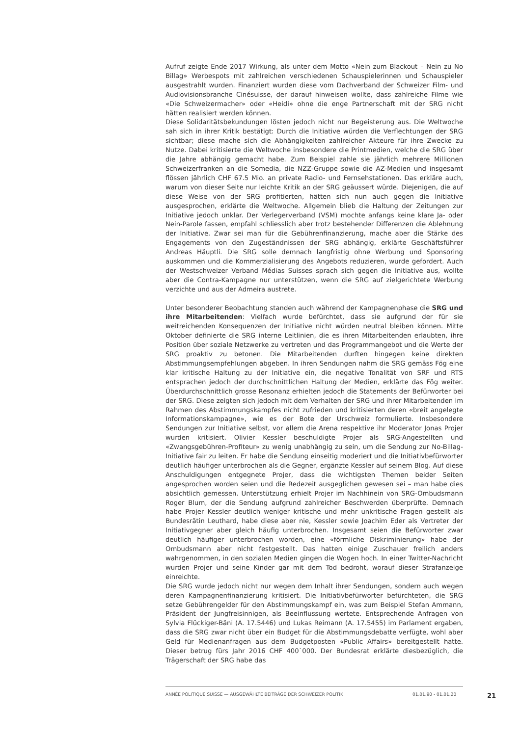Aufruf zeigte Ende 2017 Wirkung, als unter dem Motto «Nein zum Blackout – Nein zu No Billag» Werbespots mit zahlreichen verschiedenen Schauspielerinnen und Schauspieler ausgestrahlt wurden. Finanziert wurden diese vom Dachverband der Schweizer Film- und Audiovisionsbranche Cinésuisse, der darauf hinweisen wollte, dass zahlreiche Filme wie «Die Schweizermacher» oder «Heidi» ohne die enge Partnerschaft mit der SRG nicht hätten realisiert werden können.
Diese Solidaritätsbekundungen lösten jedoch nicht nur Begeisterung aus. Die Weltwoche sah sich in ihrer Kritik bestätigt: Durch die Initiative würden die Verflechtungen der SRG sichtbar; diese mache sich die Abhängigkeiten zahlreicher Akteure für ihre Zwecke zu Nutze. Dabei kritisierte die Weltwoche insbesondere die Printmedien, welche die SRG über die Jahre abhängig gemacht habe. Zum Beispiel zahle sie jährlich mehrere Millionen Schweizerfranken an die Somedia, die NZZ-Gruppe sowie die AZ-Medien und insgesamt flössen jährlich CHF 67.5 Mio. an private Radio- und Fernsehstationen. Das erkläre auch, warum von dieser Seite nur leichte Kritik an der SRG geäussert würde. Diejenigen, die auf diese Weise von der SRG profitierten, hätten sich nun auch gegen die Initiative ausgesprochen, erklärte die Weltwoche. Allgemein blieb die Haltung der Zeitungen zur Initiative jedoch unklar. Der Verlegerverband (VSM) mochte anfangs keine klare Ja- oder Nein-Parole fassen, empfahl schliesslich aber trotz bestehender Differenzen die Ablehnung der Initiative. Zwar sei man für die Gebührenfinanzierung, mache aber die Stärke des Engagements von den Zugeständnissen der SRG abhängig, erklärte Geschäftsführer Andreas Häuptli. Die SRG solle demnach langfristig ohne Werbung und Sponsoring auskommen und die Kommerzialisierung des Angebots reduzieren, wurde gefordert. Auch der Westschweizer Verband Médias Suisses sprach sich gegen die Initiative aus, wollte aber die Contra-Kampagne nur unterstützen, wenn die SRG auf zielgerichtete Werbung verzichte und aus der Admeira austrete.
Unter besonderer Beobachtung standen auch während der Kampagnenphase die SRG und ihre Mitarbeitenden: Vielfach wurde befürchtet, dass sie aufgrund der für sie weitreichenden Konsequenzen der Initiative nicht würden neutral bleiben können. Mitte Oktober definierte die SRG interne Leitlinien, die es ihren Mitarbeitenden erlaubten, ihre Position über soziale Netzwerke zu vertreten und das Programmangebot und die Werte der SRG proaktiv zu betonen. Die Mitarbeitenden durften hingegen keine direkten Abstimmungsempfehlungen abgeben. In ihren Sendungen nahm die SRG gemäss Fög eine klar kritische Haltung zu der Initiative ein, die negative Tonalität von SRF und RTS entsprachen jedoch der durchschnittlichen Haltung der Medien, erklärte das Fög weiter. Überdurchschnittlich grosse Resonanz erhielten jedoch die Statements der Befürworter bei der SRG. Diese zeigten sich jedoch mit dem Verhalten der SRG und ihrer Mitarbeitenden im Rahmen des Abstimmungskampfes nicht zufrieden und kritisierten deren «breit angelegte Informationskampagne», wie es der Bote der Urschweiz formulierte. Insbesondere Sendungen zur Initiative selbst, vor allem die Arena respektive ihr Moderator Jonas Projer wurden kritisiert. Olivier Kessler beschuldigte Projer als SRG-Angestellten und «Zwangsgebühren-Profiteur» zu wenig unabhängig zu sein, um die Sendung zur No-Billag-Initiative fair zu leiten. Er habe die Sendung einseitig moderiert und die Initiativbefürworter deutlich häufiger unterbrochen als die Gegner, ergänzte Kessler auf seinem Blog. Auf diese Anschuldigungen entgegnete Projer, dass die wichtigsten Themen beider Seiten angesprochen worden seien und die Redezeit ausgeglichen gewesen sei – man habe dies absichtlich gemessen. Unterstützung erhielt Projer im Nachhinein von SRG-Ombudsmann Roger Blum, der die Sendung aufgrund zahlreicher Beschwerden überprüfte. Demnach habe Projer Kessler deutlich weniger kritische und mehr unkritische Fragen gestellt als Bundesrätin Leuthard, habe diese aber nie, Kessler sowie Joachim Eder als Vertreter der Initiativgegner aber gleich häufig unterbrochen. Insgesamt seien die Befürworter zwar deutlich häufiger unterbrochen worden, eine «förmliche Diskriminierung» habe der Ombudsmann aber nicht festgestellt. Das hatten einige Zuschauer freilich anders wahrgenommen, in den sozialen Medien gingen die Wogen hoch. In einer Twitter-Nachricht wurden Projer und seine Kinder gar mit dem Tod bedroht, worauf dieser Strafanzeige einreichte.
Die SRG wurde jedoch nicht nur wegen dem Inhalt ihrer Sendungen, sondern auch wegen deren Kampagnenfinanzierung kritisiert. Die Initiativbefürworter befürchteten, die SRG setze Gebührengelder für den Abstimmungskampf ein, was zum Beispiel Stefan Ammann, Präsident der Jungfreisinnigen, als Beeinflussung wertete. Entsprechende Anfragen von Sylvia Flückiger-Bäni (A. 17.5446) und Lukas Reimann (A. 17.5455) im Parlament ergaben, dass die SRG zwar nicht über ein Budget für die Abstimmungsdebatte verfügte, wohl aber Geld für Medienanfragen aus dem Budgetposten «Public Affairs» bereitgestellt hatte. Dieser betrug fürs Jahr 2016 CHF 400`000. Der Bundesrat erklärte diesbezüglich, die Trägerschaft der SRG habe das
ANNÉE POLITIQUE SUISSE — AUSGEWÄHLTE BEITRÄGE DER SCHWEIZER POLITIK 01.01.90 - 01.01.20 21